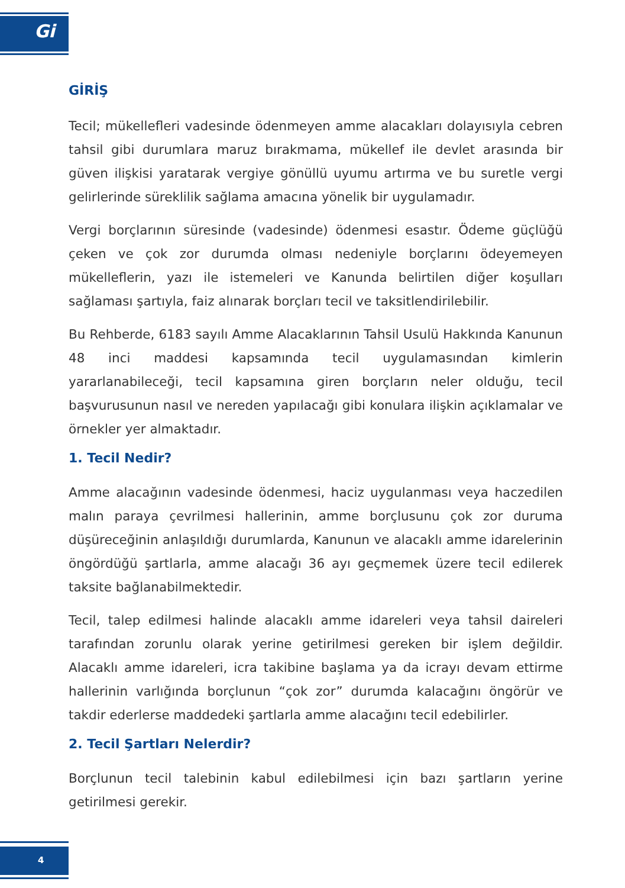Gi
GİRİŞ
Tecil; mükellefleri vadesinde ödenmeyen amme alacakları dolayısıyla cebren tahsil gibi durumlara maruz bırakmama, mükellef ile devlet arasında bir güven ilişkisi yaratarak vergiye gönüllü uyumu artırma ve bu suretle vergi gelirlerinde süreklilik sağlama amacına yönelik bir uygulamadır.
Vergi borçlarının süresinde (vadesinde) ödenmesi esastır. Ödeme güçlüğü çeken ve çok zor durumda olması nedeniyle borçlarını ödeyemeyen mükelleflerin, yazı ile istemeleri ve Kanunda belirtilen diğer koşulları sağlaması şartıyla, faiz alınarak borçları tecil ve taksitlendirilebilir.
Bu Rehberde, 6183 sayılı Amme Alacaklarının Tahsil Usulü Hakkında Kanunun 48 inci maddesi kapsamında tecil uygulamasından kimlerin yararlanabileceği, tecil kapsamına giren borçların neler olduğu, tecil başvurusunun nasıl ve nereden yapılacağı gibi konulara ilişkin açıklamalar ve örnekler yer almaktadır.
1. Tecil Nedir?
Amme alacağının vadesinde ödenmesi, haciz uygulanması veya haczedilen malın paraya çevrilmesi hallerinin, amme borçlusunu çok zor duruma düşüreceğinin anlaşıldığı durumlarda, Kanunun ve alacaklı amme idarelerinin öngördüğü şartlarla, amme alacağı 36 ayı geçmemek üzere tecil edilerek taksite bağlanabilmektedir.
Tecil, talep edilmesi halinde alacaklı amme idareleri veya tahsil daireleri tarafından zorunlu olarak yerine getirilmesi gereken bir işlem değildir. Alacaklı amme idareleri, icra takibine başlama ya da icrayı devam ettirme hallerinin varlığında borçlunun “çok zor” durumda kalacağını öngörür ve takdir ederlerse maddedeki şartlarla amme alacağını tecil edebilirler.
2. Tecil Şartları Nelerdir?
Borçlunun tecil talebinin kabul edilebilmesi için bazı şartların yerine getirilmesi gerekir.
4